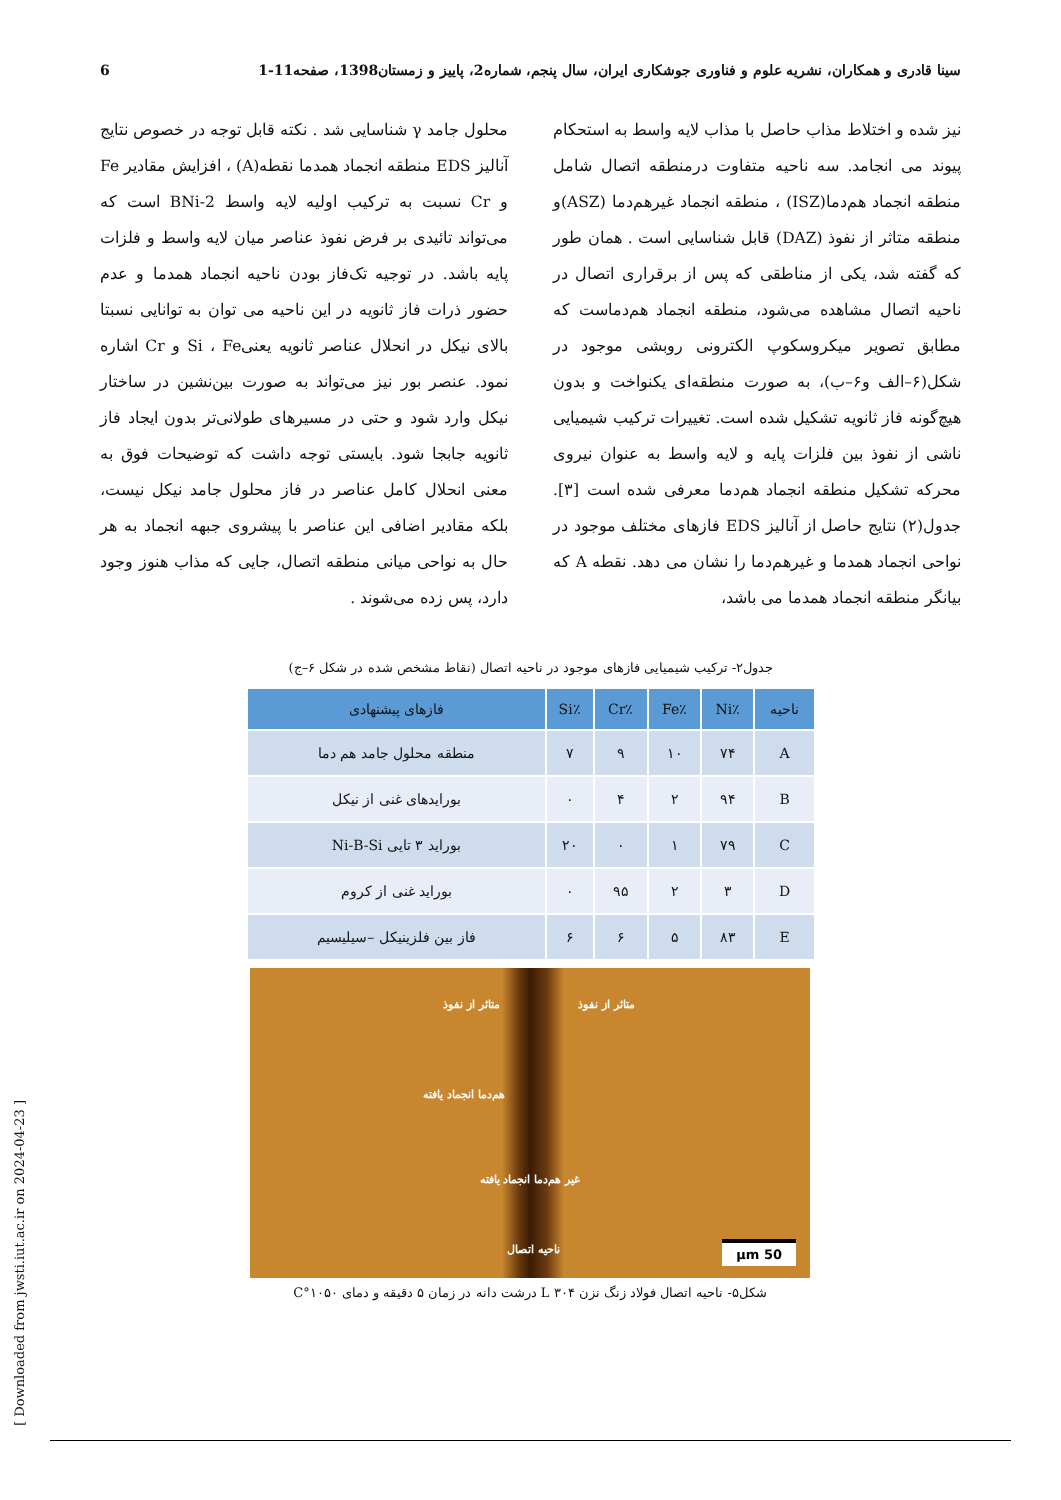سینا قادری و همکاران، نشریه علوم و فناوری جوشکاری ایران، سال پنجم، شماره2، پاییز و زمستان1398، صفحه11-1 6
نیز شده و اختلاط مذاب حاصل با مذاب لایه واسط به استحکام پیوند می انجامد. سه ناحیه متفاوت درمنطقه اتصال شامل منطقه انجماد هم‌دما(ISZ) ، منطقه انجماد غیرهم‌دما (ASZ)و منطقه متاثر از نفوذ (DAZ) قابل شناسایی است . همان طور که گفته شد، یکی از مناطقی که پس از برقراری اتصال در ناحیه اتصال مشاهده می‌شود، منطقه انجماد هم‌دماست که مطابق تصویر میکروسکوپ الکترونی روبشی موجود در شکل(۶–الف و۶–ب)، به صورت منطقه‌ای یکنواخت و بدون هیچ‌گونه فاز ثانویه تشکیل شده است. تغییرات ترکیب شیمیایی ناشی از نفوذ بین فلزات پایه و لایه واسط به عنوان نیروی محرکه تشکیل منطقه انجماد هم‌دما معرفی شده است [۳]. جدول(۲) نتایج حاصل از آنالیز EDS فازهای مختلف موجود در نواحی انجماد همدما و غیرهم‌دما را نشان می دهد. نقطه A که بیانگر منطقه انجماد همدما می باشد،
محلول جامد γ شناسایی شد . نکته قابل توجه در خصوص نتایج آنالیز EDS منطقه انجماد همدما نقطه(A) ، افزایش مقادیر Fe و Cr نسبت به ترکیب اولیه لایه واسط BNi-2 است که می‌تواند تائیدی بر فرض نفوذ عناصر میان لایه واسط و فلزات پایه باشد. در توجیه تک‌فاز بودن ناحیه انجماد همدما و عدم حضور ذرات فاز ثانویه در این ناحیه می توان به توانایی نسبتا بالای نیکل در انحلال عناصر ثانویه یعنیSi ، Fe و Cr اشاره نمود. عنصر بور نیز می‌تواند به صورت بین‌نشین در ساختار نیکل وارد شود و حتی در مسیرهای طولانی‌تر بدون ایجاد فاز ثانویه جابجا شود. بایستی توجه داشت که توضیحات فوق به معنی انحلال کامل عناصر در فاز محلول جامد نیکل نیست، بلکه مقادیر اضافی این عناصر با پیشروی جبهه انجماد به هر حال به نواحی میانی منطقه اتصال، جایی که مذاب هنوز وجود دارد، پس زده می‌شوند .
جدول۲- ترکیب شیمیایی فازهای موجود در ناحیه اتصال (نقاط مشخص شده در شکل ۶–ج)
| ناحیه | ٪Ni | ٪Fe | ٪Cr | ٪Si | فازهای پیشنهادی |
| --- | --- | --- | --- | --- | --- |
| A | ۷۴ | ۱۰ | ۹ | ۷ | منطقه محلول جامد هم دما |
| B | ۹۴ | ۲ | ۴ | ۰ | بورایدهای غنی از نیکل |
| C | ۷۹ | ۱ | ۰ | ۲۰ | بوراید ۳ تایی Ni-B-Si |
| D | ۳ | ۲ | ۹۵ | ۰ | بوراید غنی از کروم |
| E | ۸۳ | ۵ | ۶ | ۶ | فاز بین فلزینیکل –سیلیسیم |
متاثر از نفوذ متاثر از نفوذ
هم‌دما انجماد یافته
غیر هم‌دما انجماد یافته
ناحیه اتصال
50 µm
شکل۵- ناحیه اتصال فولاد زنگ نزن L ۳۰۴ درشت دانه در زمان ۵ دقیقه و دمای ۱۰۵۰°C
[ Downloaded from jwsti.iut.ac.ir on 2024-04-23 ]